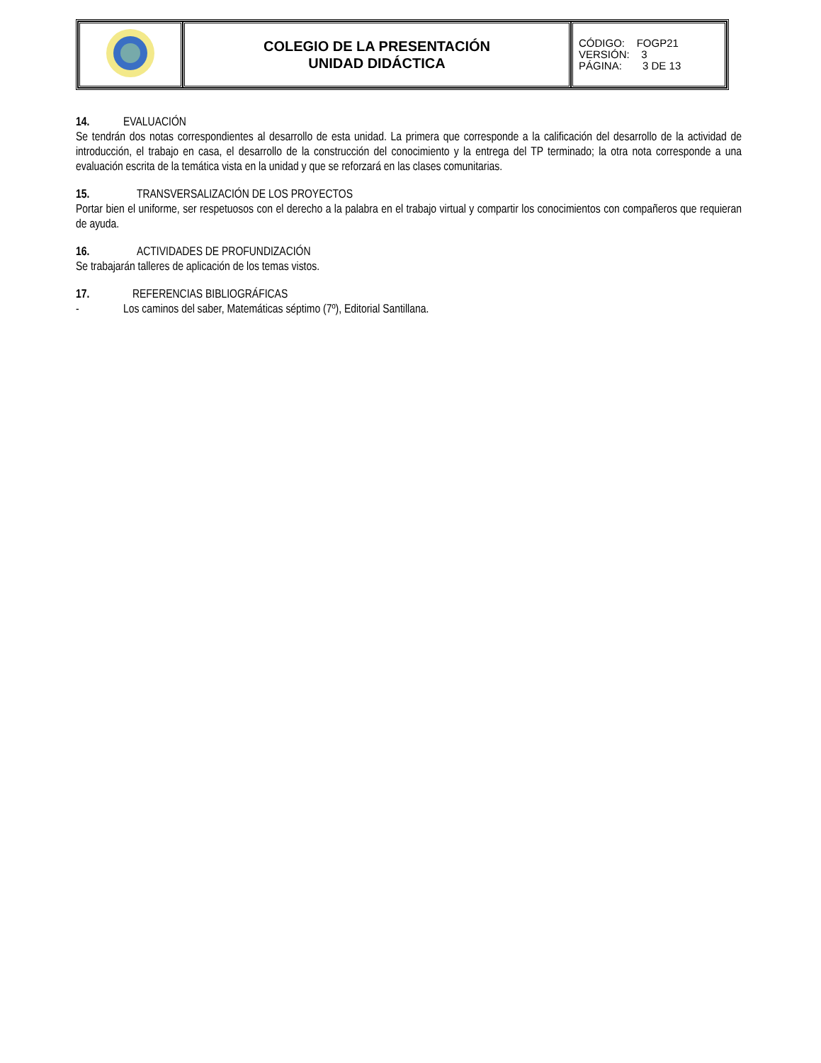| | COLEGIO DE LA PRESENTACIÓN UNIDAD DIDÁCTICA | CÓDIGO: FOGP21 VERSIÓN: 3 PÁGINA: 3 DE 13 |
14. EVALUACIÓN
Se tendrán dos notas correspondientes al desarrollo de esta unidad. La primera que corresponde a la calificación del desarrollo de la actividad de introducción, el trabajo en casa, el desarrollo de la construcción del conocimiento y la entrega del TP terminado; la otra nota corresponde a una evaluación escrita de la temática vista en la unidad y que se reforzará en las clases comunitarias.
15. TRANSVERSALIZACIÓN DE LOS PROYECTOS
Portar bien el uniforme, ser respetuosos con el derecho a la palabra en el trabajo virtual y compartir los conocimientos con compañeros que requieran de ayuda.
16. ACTIVIDADES DE PROFUNDIZACIÓN
Se trabajarán talleres de aplicación de los temas vistos.
17. REFERENCIAS BIBLIOGRÁFICAS
- Los caminos del saber, Matemáticas séptimo (7º), Editorial Santillana.